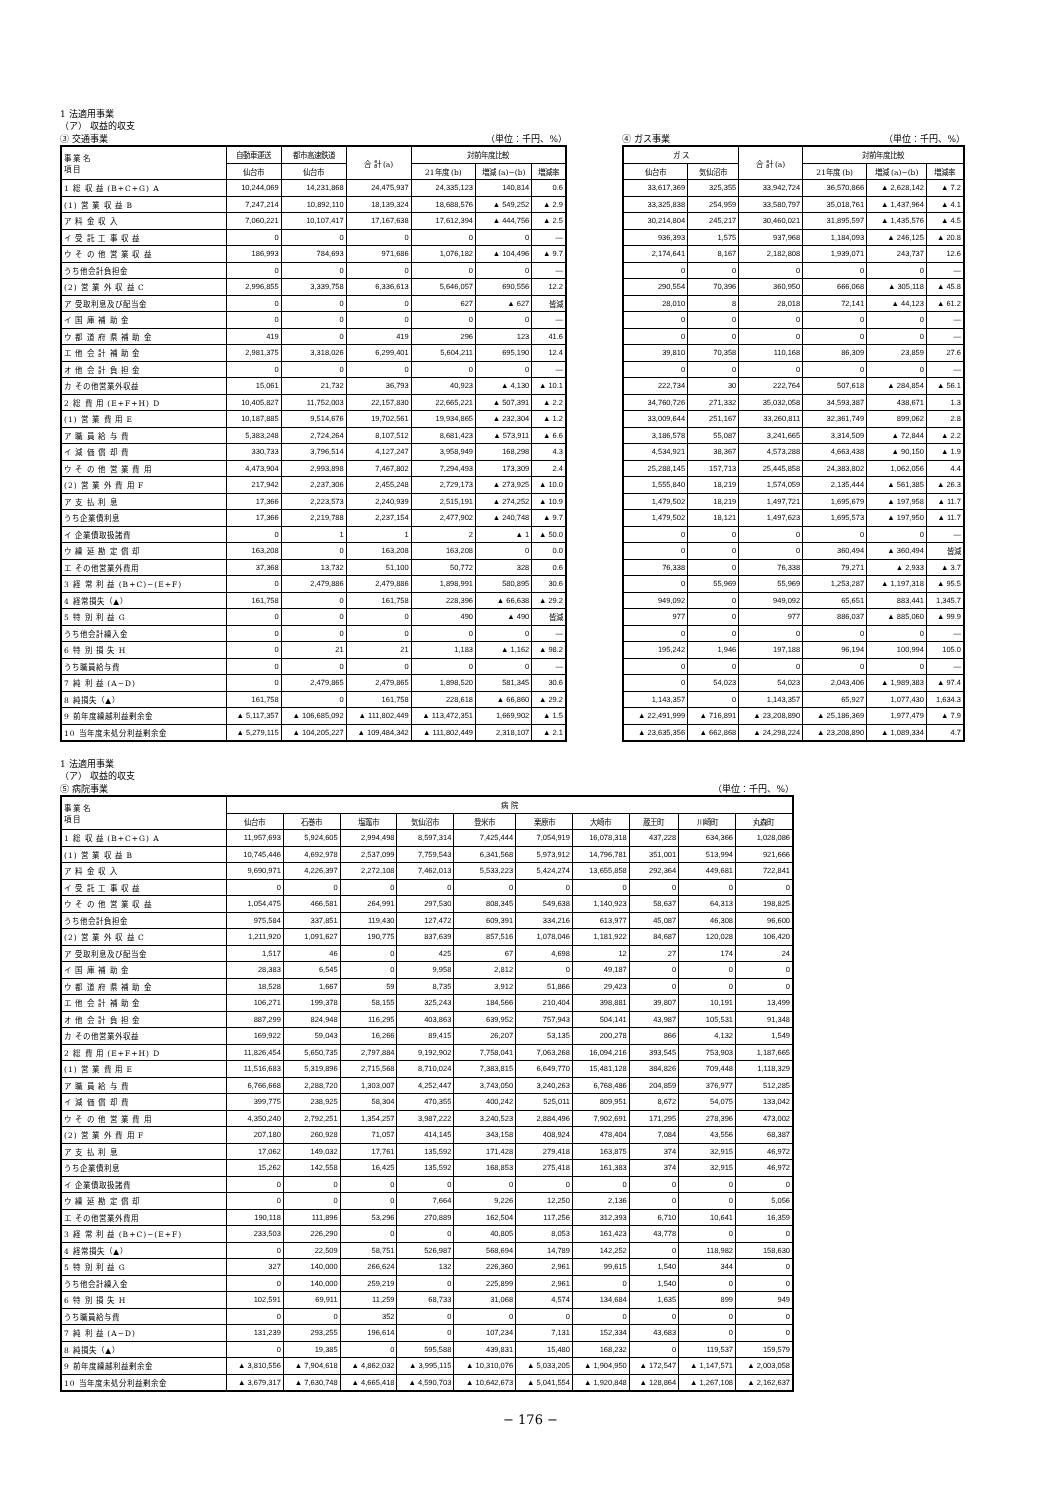1 法適用事業
（ア） 収益的収支
③ 交通事業 （単位：千円、%）
| 事 業 名 項 目 | 自動車運送 | 都市高速鉄道 | 合 計 (a) | 対前年度比較 | | |
| --- | --- | --- | --- | --- | --- | --- |
| | 仙台市 | 仙台市 | | 21年度 (b) | 増減 (a)−(b) | 増減率 |
| 1 総 収 益 (B+C+G) A | 10,244,069 | 14,231,868 | 24,475,937 | 24,335,123 | 140,814 | 0.6 |
| (1) 営 業 収 益 B | 7,247,214 | 10,892,110 | 18,139,324 | 18,688,576 | ▲ 549,252 | ▲ 2.9 |
| ア 料 金 収 入 | 7,060,221 | 10,107,417 | 17,167,638 | 17,612,394 | ▲ 444,756 | ▲ 2.5 |
| イ 受 託 工 事 収 益 | 0 | 0 | 0 | 0 | 0 | — |
| ウ そ の 他 営 業 収 益 | 186,993 | 784,693 | 971,686 | 1,076,182 | ▲ 104,496 | ▲ 9.7 |
| うち他会計負担金 | 0 | 0 | 0 | 0 | 0 | — |
| (2) 営 業 外 収 益 C | 2,996,855 | 3,339,758 | 6,336,613 | 5,646,057 | 690,556 | 12.2 |
| ア 受取利息及び配当金 | 0 | 0 | 0 | 627 | ▲ 627 | 皆減 |
| イ 国 庫 補 助 金 | 0 | 0 | 0 | 0 | 0 | — |
| ウ 都 道 府 県 補 助 金 | 419 | 0 | 419 | 296 | 123 | 41.6 |
| エ 他 会 計 補 助 金 | 2,981,375 | 3,318,026 | 6,299,401 | 5,604,211 | 695,190 | 12.4 |
| オ 他 会 計 負 担 金 | 0 | 0 | 0 | 0 | 0 | — |
| カ その他営業外収益 | 15,061 | 21,732 | 36,793 | 40,923 | ▲ 4,130 | ▲ 10.1 |
| 2 総 費 用 (E+F+H) D | 10,405,827 | 11,752,003 | 22,157,830 | 22,665,221 | ▲ 507,391 | ▲ 2.2 |
| (1) 営 業 費 用 E | 10,187,885 | 9,514,676 | 19,702,561 | 19,934,865 | ▲ 232,304 | ▲ 1.2 |
| ア 職 員 給 与 費 | 5,383,248 | 2,724,264 | 8,107,512 | 8,681,423 | ▲ 573,911 | ▲ 6.6 |
| イ 減 価 償 却 費 | 330,733 | 3,796,514 | 4,127,247 | 3,958,949 | 168,298 | 4.3 |
| ウ そ の 他 営 業 費 用 | 4,473,904 | 2,993,898 | 7,467,802 | 7,294,493 | 173,309 | 2.4 |
| (2) 営 業 外 費 用 F | 217,942 | 2,237,306 | 2,455,248 | 2,729,173 | ▲ 273,925 | ▲ 10.0 |
| ア 支 払 利 息 | 17,366 | 2,223,573 | 2,240,939 | 2,515,191 | ▲ 274,252 | ▲ 10.9 |
| うち企業債利息 | 17,366 | 2,219,788 | 2,237,154 | 2,477,902 | ▲ 240,748 | ▲ 9.7 |
| イ 企業債取扱諸費 | 0 | 1 | 1 | 2 | ▲ 1 | ▲ 50.0 |
| ウ 繰 延 勘 定 償 却 | 163,208 | 0 | 163,208 | 163,208 | 0 | 0.0 |
| エ その他営業外費用 | 37,368 | 13,732 | 51,100 | 50,772 | 328 | 0.6 |
| 3 経 常 利 益 (B+C)−(E+F) | 0 | 2,479,886 | 2,479,886 | 1,898,991 | 580,895 | 30.6 |
| 4 経常損失（▲） | 161,758 | 0 | 161,758 | 228,396 | ▲ 66,638 | ▲ 29.2 |
| 5 特 別 利 益 G | 0 | 0 | 0 | 490 | ▲ 490 | 皆減 |
| うち他会計繰入金 | 0 | 0 | 0 | 0 | 0 | — |
| 6 特 別 損 失 H | 0 | 21 | 21 | 1,183 | ▲ 1,162 | ▲ 98.2 |
| うち職員給与費 | 0 | 0 | 0 | 0 | 0 | — |
| 7 純 利 益 (A−D) | 0 | 2,479,865 | 2,479,865 | 1,898,520 | 581,345 | 30.6 |
| 8 純損失（▲） | 161,758 | 0 | 161,758 | 228,618 | ▲ 66,860 | ▲ 29.2 |
| 9 前年度繰越利益剰余金 | ▲ 5,117,357 | ▲ 106,685,092 | ▲ 111,802,449 | ▲ 113,472,351 | 1,669,902 | ▲ 1.5 |
| 10 当年度未処分利益剰余金 | ▲ 5,279,115 | ▲ 104,205,227 | ▲ 109,484,342 | ▲ 111,802,449 | 2,318,107 | ▲ 2.1 |
④ ガス事業 （単位：千円、%）
| ガ ス | | 合 計 (a) | 対前年度比較 | | |
| --- | --- | --- | --- | --- | --- |
| 仙台市 | 気仙沼市 | | 21年度 (b) | 増減 (a)−(b) | 増減率 |
| 33,617,369 | 325,355 | 33,942,724 | 36,570,866 | ▲ 2,628,142 | ▲ 7.2 |
| 33,325,838 | 254,959 | 33,580,797 | 35,018,761 | ▲ 1,437,964 | ▲ 4.1 |
| 30,214,804 | 245,217 | 30,460,021 | 31,895,597 | ▲ 1,435,576 | ▲ 4.5 |
| 936,393 | 1,575 | 937,968 | 1,184,093 | ▲ 246,125 | ▲ 20.8 |
| 2,174,641 | 8,167 | 2,182,808 | 1,939,071 | 243,737 | 12.6 |
| 0 | 0 | 0 | 0 | 0 | — |
| 290,554 | 70,396 | 360,950 | 666,068 | ▲ 305,118 | ▲ 45.8 |
| 28,010 | 8 | 28,018 | 72,141 | ▲ 44,123 | ▲ 61.2 |
| 0 | 0 | 0 | 0 | 0 | — |
| 0 | 0 | 0 | 0 | 0 | — |
| 39,810 | 70,358 | 110,168 | 86,309 | 23,859 | 27.6 |
| 0 | 0 | 0 | 0 | 0 | — |
| 222,734 | 30 | 222,764 | 507,618 | ▲ 284,854 | ▲ 56.1 |
| 34,760,726 | 271,332 | 35,032,058 | 34,593,387 | 438,671 | 1.3 |
| 33,009,644 | 251,167 | 33,260,811 | 32,361,749 | 899,062 | 2.8 |
| 3,186,578 | 55,087 | 3,241,665 | 3,314,509 | ▲ 72,844 | ▲ 2.2 |
| 4,534,921 | 38,367 | 4,573,288 | 4,663,438 | ▲ 90,150 | ▲ 1.9 |
| 25,288,145 | 157,713 | 25,445,858 | 24,383,802 | 1,062,056 | 4.4 |
| 1,555,840 | 18,219 | 1,574,059 | 2,135,444 | ▲ 561,385 | ▲ 26.3 |
| 1,479,502 | 18,219 | 1,497,721 | 1,695,679 | ▲ 197,958 | ▲ 11.7 |
| 1,479,502 | 18,121 | 1,497,623 | 1,695,573 | ▲ 197,950 | ▲ 11.7 |
| 0 | 0 | 0 | 0 | 0 | — |
| 0 | 0 | 0 | 360,494 | ▲ 360,494 | 皆減 |
| 76,338 | 0 | 76,338 | 79,271 | ▲ 2,933 | ▲ 3.7 |
| 0 | 55,969 | 55,969 | 1,253,287 | ▲ 1,197,318 | ▲ 95.5 |
| 949,092 | 0 | 949,092 | 65,651 | 883,441 | 1,345.7 |
| 977 | 0 | 977 | 886,037 | ▲ 885,060 | ▲ 99.9 |
| 0 | 0 | 0 | 0 | 0 | — |
| 195,242 | 1,946 | 197,188 | 96,194 | 100,994 | 105.0 |
| 0 | 0 | 0 | 0 | 0 | — |
| 0 | 54,023 | 54,023 | 2,043,406 | ▲ 1,989,383 | ▲ 97.4 |
| 1,143,357 | 0 | 1,143,357 | 65,927 | 1,077,430 | 1,634.3 |
| ▲ 22,491,999 | ▲ 716,891 | ▲ 23,208,890 | ▲ 25,186,369 | 1,977,479 | ▲ 7.9 |
| ▲ 23,635,356 | ▲ 662,868 | ▲ 24,298,224 | ▲ 23,208,890 | ▲ 1,089,334 | 4.7 |
1 法適用事業
（ア） 収益的収支
⑤ 病院事業 （単位：千円、%）
| 事 業 名 項 目 | 病 院 | | | | | | | | | |
| --- | --- | --- | --- | --- | --- | --- | --- | --- | --- | --- |
| | 仙台市 | 石巻市 | 塩竈市 | 気仙沼市 | 登米市 | 栗原市 | 大崎市 | 蔵王町 | 川崎町 | 丸森町 |
| 1 総 収 益 (B+C+G) A | 11,957,693 | 5,924,605 | 2,994,498 | 8,597,314 | 7,425,444 | 7,054,919 | 16,078,318 | 437,228 | 634,366 | 1,028,086 |
| (1) 営 業 収 益 B | 10,745,446 | 4,692,978 | 2,537,099 | 7,759,543 | 6,341,568 | 5,973,912 | 14,796,781 | 351,001 | 513,994 | 921,666 |
| ア 料 金 収 入 | 9,690,971 | 4,226,397 | 2,272,108 | 7,462,013 | 5,533,223 | 5,424,274 | 13,655,858 | 292,364 | 449,681 | 722,841 |
| イ 受 託 工 事 収 益 | 0 | 0 | 0 | 0 | 0 | 0 | 0 | 0 | 0 | 0 |
| ウ そ の 他 営 業 収 益 | 1,054,475 | 466,581 | 264,991 | 297,530 | 808,345 | 549,638 | 1,140,923 | 58,637 | 64,313 | 198,825 |
| うち他会計負担金 | 975,584 | 337,851 | 119,430 | 127,472 | 609,391 | 334,216 | 613,977 | 45,087 | 46,308 | 96,600 |
| (2) 営 業 外 収 益 C | 1,211,920 | 1,091,627 | 190,775 | 837,639 | 857,516 | 1,078,046 | 1,181,922 | 84,687 | 120,028 | 106,420 |
| ア 受取利息及び配当金 | 1,517 | 46 | 0 | 425 | 67 | 4,698 | 12 | 27 | 174 | 24 |
| イ 国 庫 補 助 金 | 28,383 | 6,545 | 0 | 9,958 | 2,812 | 0 | 49,187 | 0 | 0 | 0 |
| ウ 都 道 府 県 補 助 金 | 18,528 | 1,667 | 59 | 8,735 | 3,912 | 51,866 | 29,423 | 0 | 0 | 0 |
| エ 他 会 計 補 助 金 | 106,271 | 199,378 | 58,155 | 325,243 | 184,566 | 210,404 | 398,881 | 39,807 | 10,191 | 13,499 |
| オ 他 会 計 負 担 金 | 887,299 | 824,948 | 116,295 | 403,863 | 639,952 | 757,943 | 504,141 | 43,987 | 105,531 | 91,348 |
| カ その他営業外収益 | 169,922 | 59,043 | 16,266 | 89,415 | 26,207 | 53,135 | 200,278 | 866 | 4,132 | 1,549 |
| 2 総 費 用 (E+F+H) D | 11,826,454 | 5,650,735 | 2,797,884 | 9,192,902 | 7,758,041 | 7,063,268 | 16,094,216 | 393,545 | 753,903 | 1,187,665 |
| (1) 営 業 費 用 E | 11,516,683 | 5,319,896 | 2,715,568 | 8,710,024 | 7,383,815 | 6,649,770 | 15,481,128 | 384,826 | 709,448 | 1,118,329 |
| ア 職 員 給 与 費 | 6,766,668 | 2,288,720 | 1,303,007 | 4,252,447 | 3,743,050 | 3,240,263 | 6,768,486 | 204,859 | 376,977 | 512,285 |
| イ 減 価 償 却 費 | 399,775 | 238,925 | 58,304 | 470,355 | 400,242 | 525,011 | 809,951 | 8,672 | 54,075 | 133,042 |
| ウ そ の 他 営 業 費 用 | 4,350,240 | 2,792,251 | 1,354,257 | 3,987,222 | 3,240,523 | 2,884,496 | 7,902,691 | 171,295 | 278,396 | 473,002 |
| (2) 営 業 外 費 用 F | 207,180 | 260,928 | 71,057 | 414,145 | 343,158 | 408,924 | 478,404 | 7,084 | 43,556 | 68,387 |
| ア 支 払 利 息 | 17,062 | 149,032 | 17,761 | 135,592 | 171,428 | 279,418 | 163,875 | 374 | 32,915 | 46,972 |
| うち企業債利息 | 15,262 | 142,558 | 16,425 | 135,592 | 168,853 | 275,418 | 161,383 | 374 | 32,915 | 46,972 |
| イ 企業債取扱諸費 | 0 | 0 | 0 | 0 | 0 | 0 | 0 | 0 | 0 | 0 |
| ウ 繰 延 勘 定 償 却 | 0 | 0 | 0 | 7,664 | 9,226 | 12,250 | 2,136 | 0 | 0 | 5,056 |
| エ その他営業外費用 | 190,118 | 111,896 | 53,296 | 270,889 | 162,504 | 117,256 | 312,393 | 6,710 | 10,641 | 16,359 |
| 3 経 常 利 益 (B+C)−(E+F) | 233,503 | 226,290 | 0 | 0 | 40,805 | 8,053 | 161,423 | 43,778 | 0 | 0 |
| 4 経常損失（▲） | 0 | 22,509 | 58,751 | 526,987 | 568,694 | 14,789 | 142,252 | 0 | 118,982 | 158,630 |
| 5 特 別 利 益 G | 327 | 140,000 | 266,624 | 132 | 226,360 | 2,961 | 99,615 | 1,540 | 344 | 0 |
| うち他会計繰入金 | 0 | 140,000 | 259,219 | 0 | 225,899 | 2,961 | 0 | 1,540 | 0 | 0 |
| 6 特 別 損 失 H | 102,591 | 69,911 | 11,259 | 68,733 | 31,068 | 4,574 | 134,684 | 1,635 | 899 | 949 |
| うち職員給与費 | 0 | 0 | 352 | 0 | 0 | 0 | 0 | 0 | 0 | 0 |
| 7 純 利 益 (A−D) | 131,239 | 293,255 | 196,614 | 0 | 107,234 | 7,131 | 152,334 | 43,683 | 0 | 0 |
| 8 純損失（▲） | 0 | 19,385 | 0 | 595,588 | 439,831 | 15,480 | 168,232 | 0 | 119,537 | 159,579 |
| 9 前年度繰越利益剰余金 | ▲ 3,810,556 | ▲ 7,904,618 | ▲ 4,862,032 | ▲ 3,995,115 | ▲ 10,310,076 | ▲ 5,033,205 | ▲ 1,904,950 | ▲ 172,547 | ▲ 1,147,571 | ▲ 2,003,058 |
| 10 当年度未処分利益剰余金 | ▲ 3,679,317 | ▲ 7,630,748 | ▲ 4,665,418 | ▲ 4,590,703 | ▲ 10,642,673 | ▲ 5,041,554 | ▲ 1,920,848 | ▲ 128,864 | ▲ 1,267,108 | ▲ 2,162,637 |
− 176 −